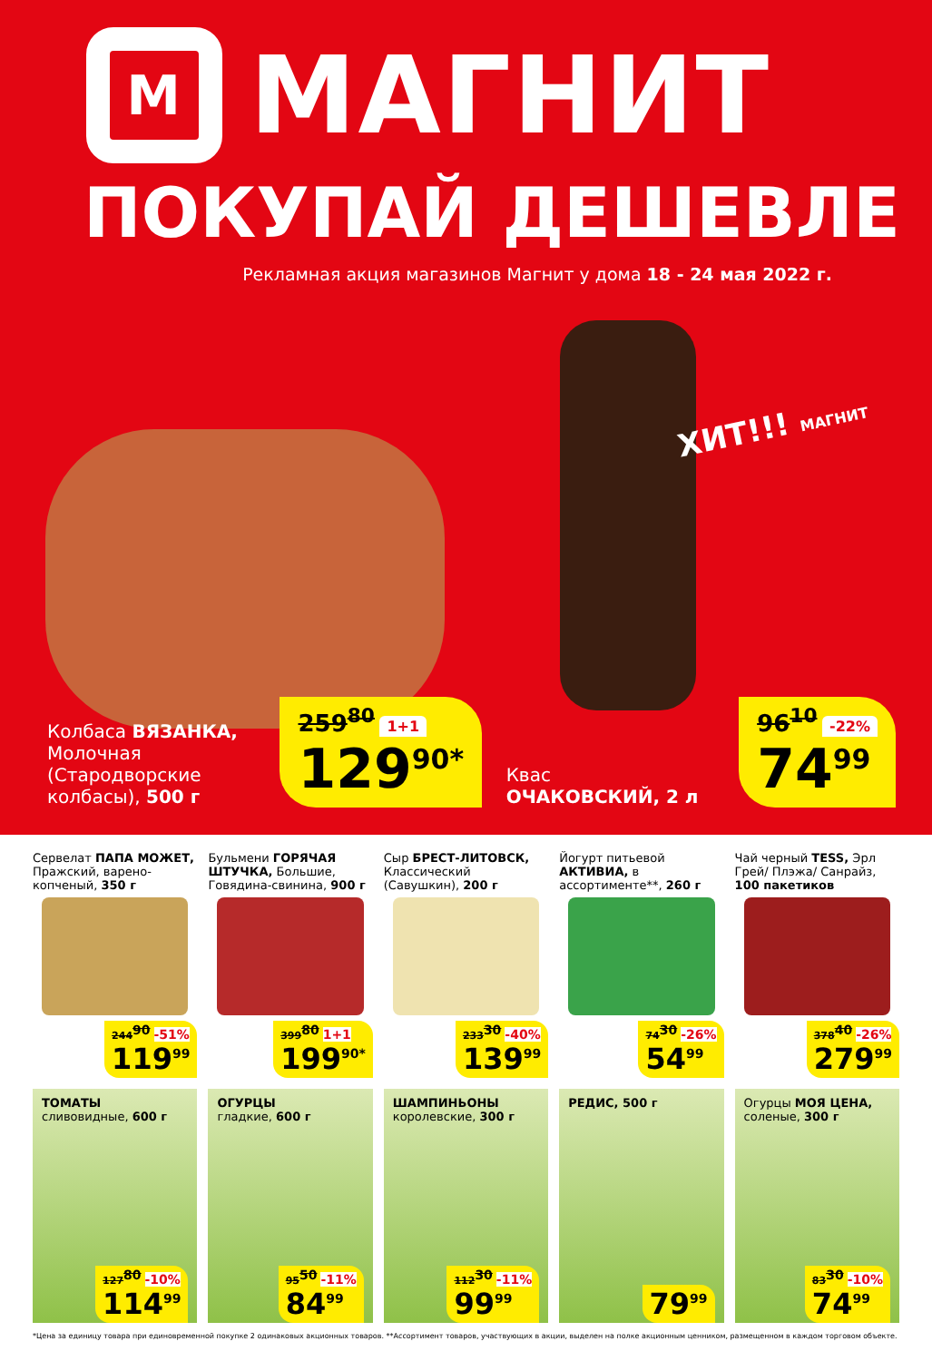М
МАГНИТ
ПОКУПАЙ ДЕШЕВЛЕ
Рекламная акция магазинов Магнит у дома 18 - 24 мая 2022 г.
ХИТ!!! МАГНИТ
Колбаса ВЯЗАНКА, Молочная (Стародворские колбасы), 500 г
259<sup>80</sup> 1+1
129<sup>90*</sup>
Квас
ОЧАКОВСКИЙ, 2 л
96<sup>10</sup> -22%
74<sup>99</sup>
Сервелат ПАПА МОЖЕТ, Пражский, варено-копченый, 350 г
244<sup>90</sup> -51%
119<sup>99</sup>
Бульмени ГОРЯЧАЯ ШТУЧКА, Большие, Говядина-свинина, 900 г
399<sup>80</sup> 1+1
199<sup>90*</sup>
Сыр БРЕСТ-ЛИТОВСК, Классический (Савушкин), 200 г
233<sup>30</sup> -40%
139<sup>99</sup>
Йогурт питьевой АКТИВИА, в ассортименте**, 260 г
74<sup>30</sup> -26%
54<sup>99</sup>
Чай черный TESS, Эрл Грей/ Плэжа/ Санрайз, 100 пакетиков
378<sup>40</sup> -26%
279<sup>99</sup>
ТОМАТЫ сливовидные, 600 г
127<sup>80</sup> -10%
114<sup>99</sup>
ОГУРЦЫ
гладкие, 600 г
95<sup>50</sup> -11%
84<sup>99</sup>
ШАМПИНЬОНЫ
королевские, 300 г
112<sup>30</sup> -11%
99<sup>99</sup>
РЕДИС, 500 г
79<sup>99</sup>
Огурцы МОЯ ЦЕНА, соленые, 300 г
83<sup>30</sup> -10%
74<sup>99</sup>
*Цена за единицу товара при единовременной покупке 2 одинаковых акционных товаров. **Ассортимент товаров, участвующих в акции, выделен на полке акционным ценником, размещенном в каждом торговом объекте.